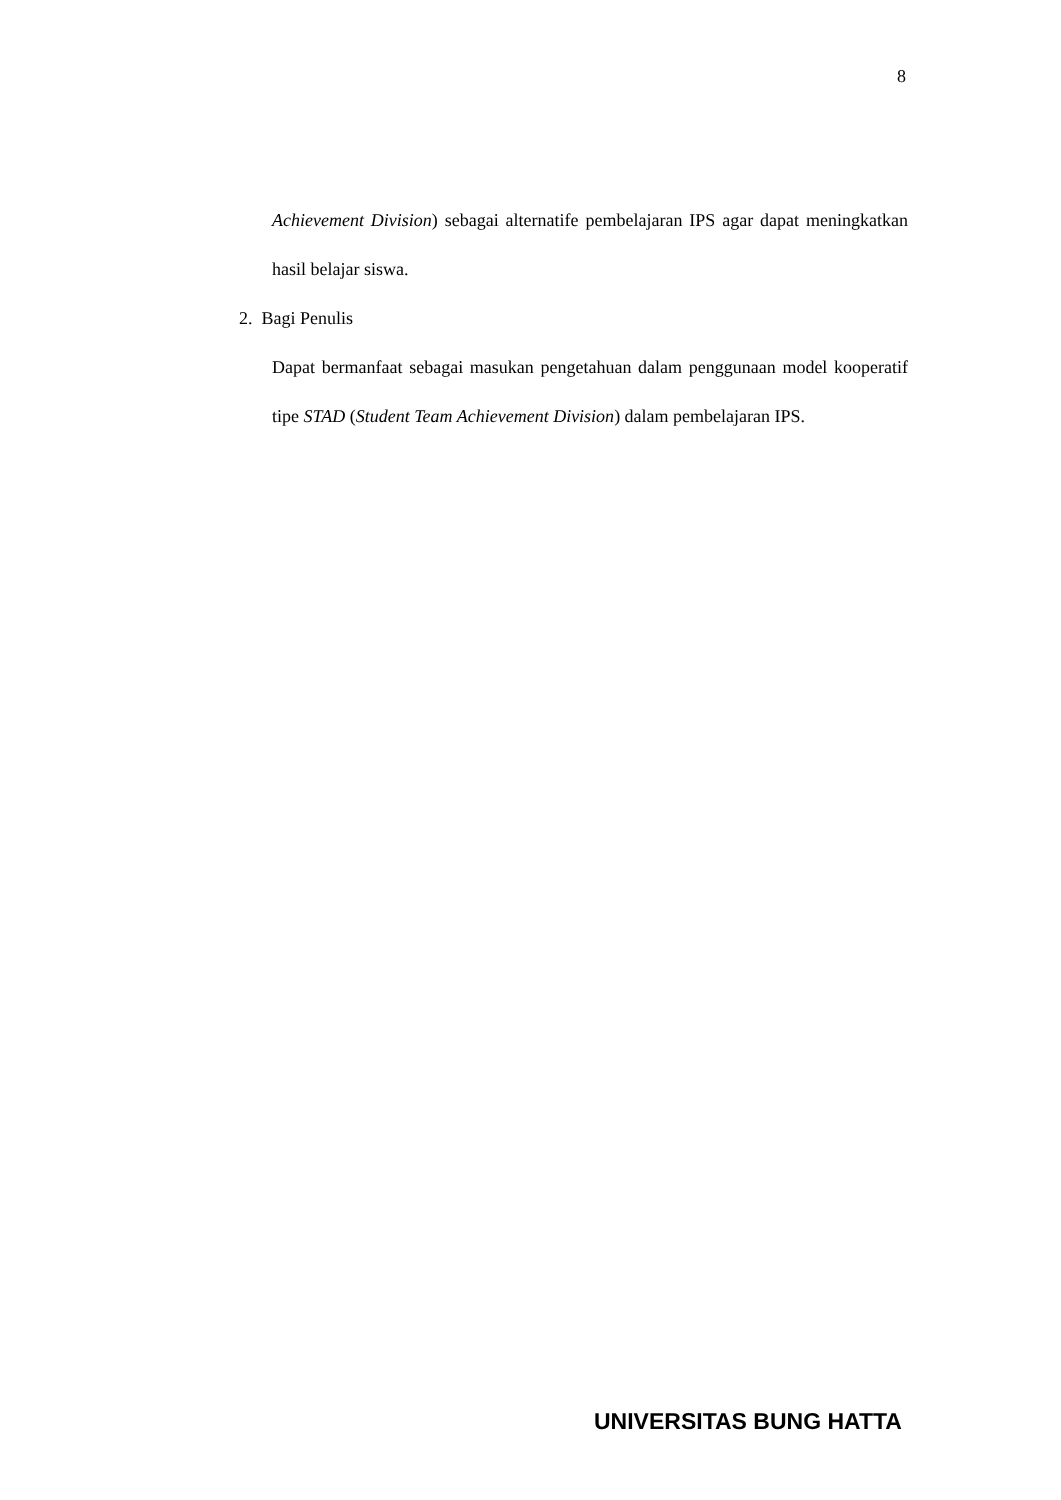8
Achievement Division) sebagai alternatife pembelajaran IPS agar dapat meningkatkan hasil belajar siswa.
2. Bagi Penulis
Dapat bermanfaat sebagai masukan pengetahuan dalam penggunaan model kooperatif tipe STAD (Student Team Achievement Division) dalam pembelajaran IPS.
UNIVERSITAS BUNG HATTA